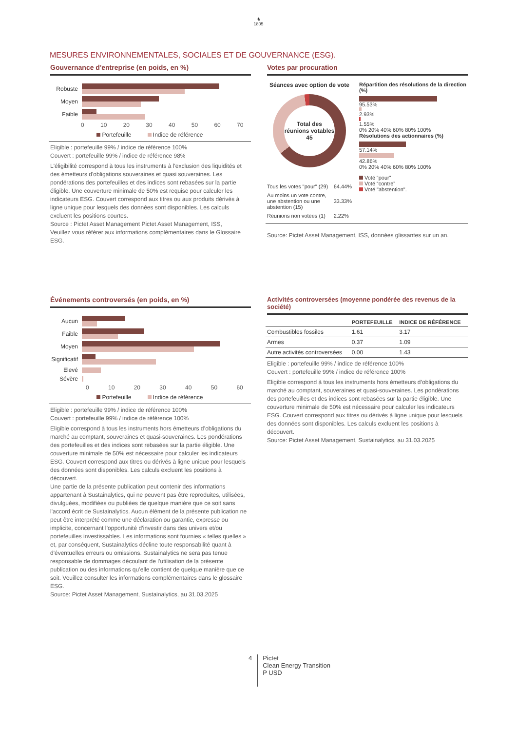♞
1805
MESURES ENVIRONNEMENTALES, SOCIALES ET DE GOUVERNANCE (ESG).
Gouvernance d'entreprise (en poids, en %)
Robuste
Moyen
Faible
0 10 20 30 40 50 60 70
Portefeuille Indice de référence
Eligible : portefeuille 99% / indice de référence 100%
Couvert : portefeuille 99% / indice de référence 98%
L'éligibilité correspond à tous les instruments à l'exclusion des liquidités et des émetteurs d'obligations souveraines et quasi souveraines. Les pondérations des portefeuilles et des indices sont rebasées sur la partie éligible. Une couverture minimale de 50% est requise pour calculer les indicateurs ESG. Couvert correspond aux titres ou aux produits dérivés à ligne unique pour lesquels des données sont disponibles. Les calculs excluent les positions courtes.
Source : Pictet Asset Management Pictet Asset Management, ISS,
Veuillez vous référer aux informations complémentaires dans le Glossaire ESG.
Votes par procuration
Séances avec option de vote
Total des réunions votables 45
| Tous les votes "pour" (29) | 64.44% |
| Au moins un vote contre, une abstention ou une abstention (15) | 33.33% |
| Réunions non votées (1) | 2.22% |
Répartition des résolutions de la direction (%)
95.53%
2.93%
1.55%
0% 20% 40% 60% 80% 100%
Résolutions des actionnaires (%)
57.14%
42.86%
0% 20% 40% 60% 80% 100%
Voté “pour”
Voté “contre”
Voté "abstention".
Source: Pictet Asset Management, ISS, données glissantes sur un an.
Événements controversés (en poids, en %)
Aucun
Faible
Moyen
Significatif
Elevé
Sévère
0 10 20 30 40 50 60
Portefeuille Indice de référence
Eligible : portefeuille 99% / indice de référence 100%
Couvert : portefeuille 99% / indice de référence 100%
Eligible correspond à tous les instruments hors émetteurs d’obligations du marché au comptant, souveraines et quasi-souveraines. Les pondérations des portefeuilles et des indices sont rebasées sur la partie éligible. Une couverture minimale de 50% est nécessaire pour calculer les indicateurs ESG. Couvert correspond aux titres ou dérivés à ligne unique pour lesquels des données sont disponibles. Les calculs excluent les positions à découvert.
Une partie de la présente publication peut contenir des informations appartenant à Sustainalytics, qui ne peuvent pas être reproduites, utilisées, divulguées, modifiées ou publiées de quelque manière que ce soit sans l'accord écrit de Sustainalytics. Aucun élément de la présente publication ne peut être interprété comme une déclaration ou garantie, expresse ou implicite, concernant l’opportunité d’investir dans des univers et/ou portefeuilles investissables. Les informations sont fournies « telles quelles » et, par conséquent, Sustainalytics décline toute responsabilité quant à d'éventuelles erreurs ou omissions. Sustainalytics ne sera pas tenue responsable de dommages découlant de l’utilisation de la présente publication ou des informations qu’elle contient de quelque manière que ce soit. Veuillez consulter les informations complémentaires dans le glossaire ESG.
Source: Pictet Asset Management, Sustainalytics, au 31.03.2025
Activités controversées (moyenne pondérée des revenus de la société)
| | PORTEFEUILLE | INDICE DE RÉFÉRENCE |
| --- | --- | --- |
| Combustibles fossiles | 1.61 | 3.17 |
| Armes | 0.37 | 1.09 |
| Autre activités controversées | 0.00 | 1.43 |
Eligible : portefeuille 99% / indice de référence 100%
Couvert : portefeuille 99% / indice de référence 100%
Eligible correspond à tous les instruments hors émetteurs d’obligations du marché au comptant, souveraines et quasi-souveraines. Les pondérations des portefeuilles et des indices sont rebasées sur la partie éligible. Une couverture minimale de 50% est nécessaire pour calculer les indicateurs ESG. Couvert correspond aux titres ou dérivés à ligne unique pour lesquels des données sont disponibles. Les calculs excluent les positions à découvert.
Source: Pictet Asset Management, Sustainalytics, au 31.03.2025
4 Pictet
Clean Energy Transition
P USD